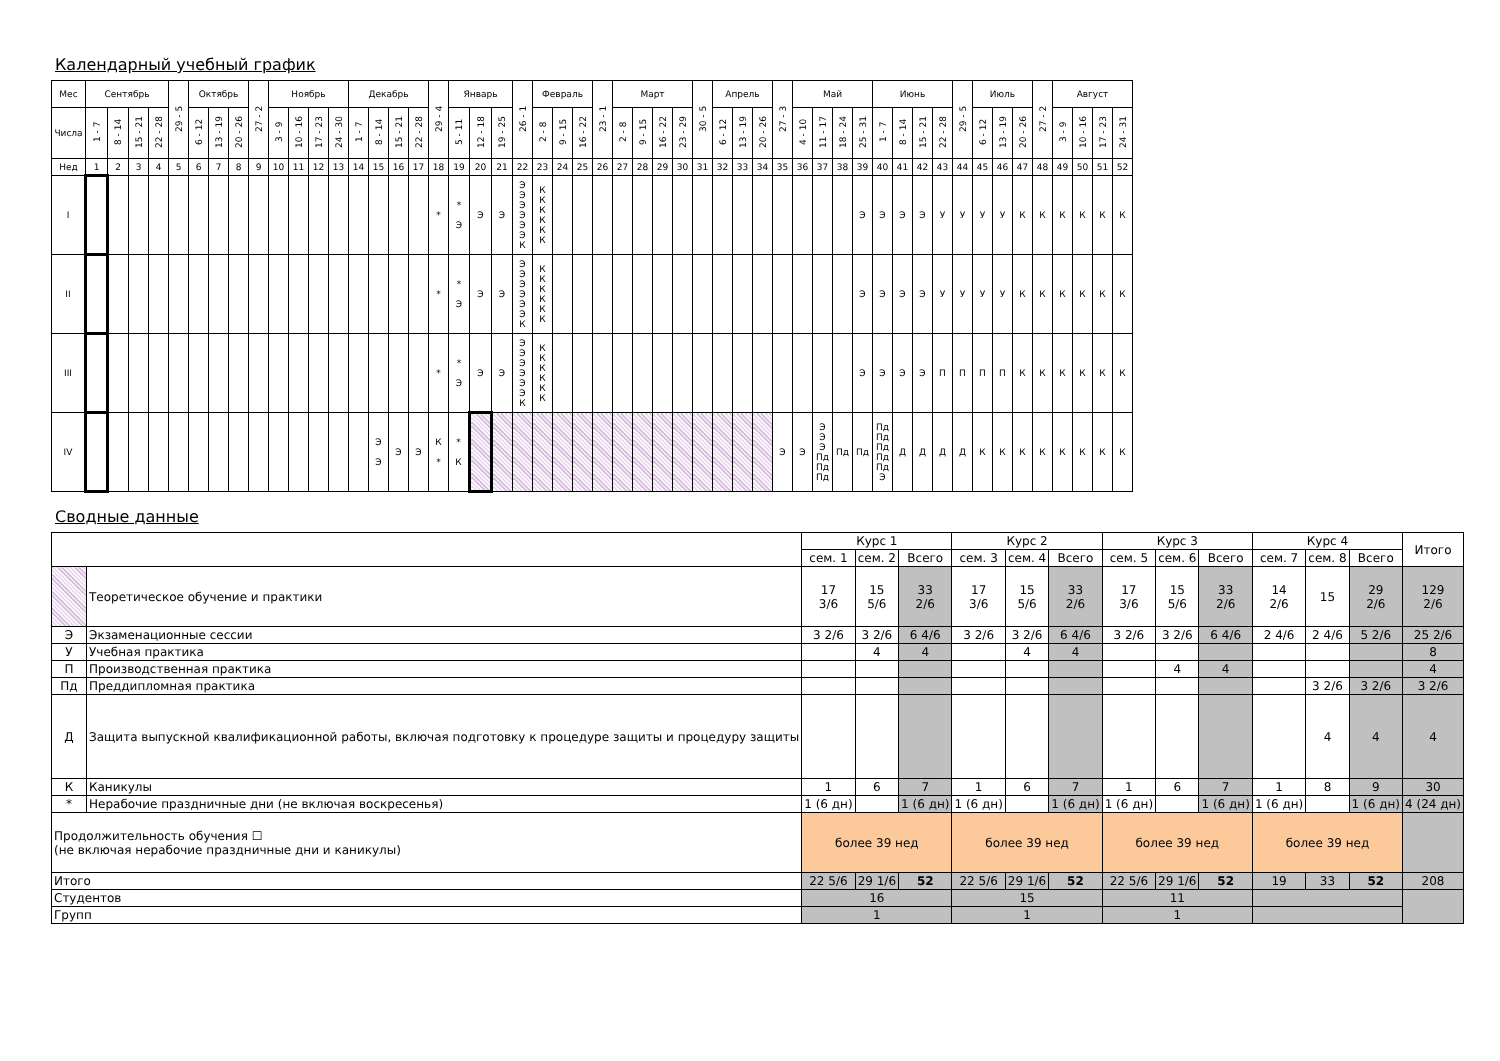Календарный учебный график
| Мес | Сентябрь | | | | 29 - 5 | Октябрь | | | 27 - 2 | Ноябрь | | | | Декабрь | | | | 29 - 4 | Январь | | | 26 - 1 | Февраль | | | 23 - 1 | Март | | | | 30 - 5 | Апрель | | | 27 - 3 | Май | | | | Июнь | | | | 29 - 5 | Июль | | | 27 - 2 | Август | | | |
| --- | --- | --- | --- | --- | --- | --- | --- | --- | --- | --- | --- | --- | --- | --- | --- | --- | --- | --- | --- | --- | --- | --- | --- | --- | --- | --- | --- | --- | --- | --- | --- | --- | --- | --- | --- | --- | --- | --- | --- | --- | --- | --- | --- | --- | --- | --- | --- | --- | --- | --- | --- | --- |
| Числа | 1 - 7 | 8 - 14 | 15 - 21 | 22 - 28 | | 6 - 12 | 13 - 19 | 20 - 26 | | 3 - 9 | 10 - 16 | 17 - 23 | 24 - 30 | 1 - 7 | 8 - 14 | 15 - 21 | 22 - 28 | | 5 - 11 | 12 - 18 | 19 - 25 | | 2 - 8 | 9 - 15 | 16 - 22 | | 2 - 8 | 9 - 15 | 16 - 22 | 23 - 29 | | 6 - 12 | 13 - 19 | 20 - 26 | | 4 - 10 | 11 - 17 | 18 - 24 | 25 - 31 | 1 - 7 | 8 - 14 | 15 - 21 | 22 - 28 | | 6 - 12 | 13 - 19 | 20 - 26 | | 3 - 9 | 10 - 16 | 17 - 23 | 24 - 31 |
| Нед | 1 | 2 | 3 | 4 | 5 | 6 | 7 | 8 | 9 | 10 | 11 | 12 | 13 | 14 | 15 | 16 | 17 | 18 | 19 | 20 | 21 | 22 | 23 | 24 | 25 | 26 | 27 | 28 | 29 | 30 | 31 | 32 | 33 | 34 | 35 | 36 | 37 | 38 | 39 | 40 | 41 | 42 | 43 | 44 | 45 | 46 | 47 | 48 | 49 | 50 | 51 | 52 |
| I | | | | | | | | | | | | | | | | | | * | * Э | Э | Э | Э Э Э Э Э Э К | К К К К К К | | | | | | | | | | | | | | | | Э | Э | Э | Э | У | У | У | У | К | К | К | К | К | К |
| II | | | | | | | | | | | | | | | | | | * | * Э | Э | Э | Э Э Э Э Э Э К | К К К К К К | | | | | | | | | | | | | | | | Э | Э | Э | Э | У | У | У | У | К | К | К | К | К | К |
| III | | | | | | | | | | | | | | | | | | * | * Э | Э | Э | Э Э Э Э Э Э К | К К К К К К | | | | | | | | | | | | | | | | Э | Э | Э | Э | П | П | П | П | К | К | К | К | К | К |
| IV | | | | | | | | | | | | | | | Э Э | Э | Э | К * | * К | | | | | | | | | | | | | | | | Э | Э | Э Э Э Пд Пд Пд | Пд | Пд | Пд Пд Пд Пд Пд Э | Д | Д | Д | Д | К | К | К | К | К | К | К | К |
Сводные данные
| | | Курс 1 | | | Курс 2 | | | Курс 3 | | | Курс 4 | | | Итого |
| | | сем. 1 | сем. 2 | Всего | сем. 3 | сем. 4 | Всего | сем. 5 | сем. 6 | Всего | сем. 7 | сем. 8 | Всего | |
| | Теоретическое обучение и практики | 17 3/6 | 15 5/6 | 33 2/6 | 17 3/6 | 15 5/6 | 33 2/6 | 17 3/6 | 15 5/6 | 33 2/6 | 14 2/6 | 15 | 29 2/6 | 129 2/6 |
| Э | Экзаменационные сессии | 3 2/6 | 3 2/6 | 6 4/6 | 3 2/6 | 3 2/6 | 6 4/6 | 3 2/6 | 3 2/6 | 6 4/6 | 2 4/6 | 2 4/6 | 5 2/6 | 25 2/6 |
| У | Учебная практика | | 4 | 4 | | 4 | 4 | | | | | | | 8 |
| П | Производственная практика | | | | | | | | 4 | 4 | | | | 4 |
| Пд | Преддипломная практика | | | | | | | | | | | 3 2/6 | 3 2/6 | 3 2/6 |
| Д | Защита выпускной квалификационной работы, включая подготовку к процедуре защиты и процедуру защиты | | | | | | | | | | | 4 | 4 | 4 |
| К | Каникулы | 1 | 6 | 7 | 1 | 6 | 7 | 1 | 6 | 7 | 1 | 8 | 9 | 30 |
| * | Нерабочие праздничные дни (не включая воскресенья) | 1 (6 дн) | | 1 (6 дн) | 1 (6 дн) | | 1 (6 дн) | 1 (6 дн) | | 1 (6 дн) | 1 (6 дн) | | 1 (6 дн) | 4 (24 дн) |
| Продолжительность обучения ☐ (не включая нерабочие праздничные дни и каникулы) | | более 39 нед | | | более 39 нед | | | более 39 нед | | | более 39 нед | | | |
| Итого | | 22 5/6 | 29 1/6 | 52 | 22 5/6 | 29 1/6 | 52 | 22 5/6 | 29 1/6 | 52 | 19 | 33 | 52 | 208 |
| Студентов | | 16 | | | 15 | | | 11 | | | | | | |
| Групп | | 1 | | | 1 | | | 1 | | | | | | |